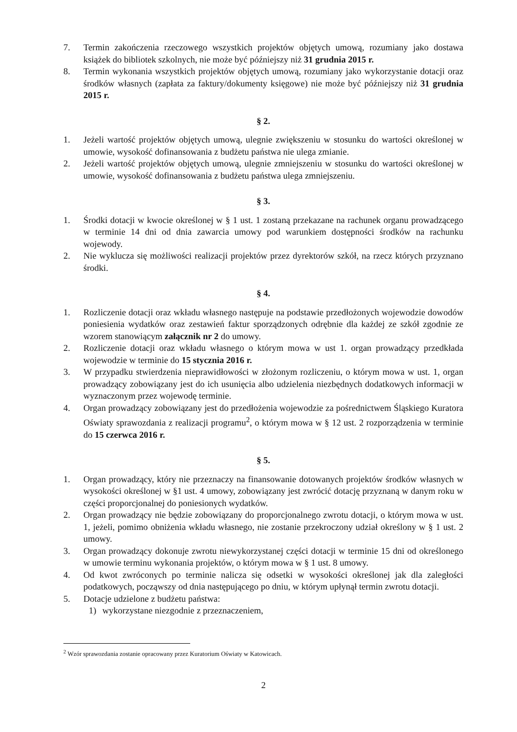7. Termin zakończenia rzeczowego wszystkich projektów objętych umową, rozumiany jako dostawa książek do bibliotek szkolnych, nie może być późniejszy niż 31 grudnia 2015 r.
8. Termin wykonania wszystkich projektów objętych umową, rozumiany jako wykorzystanie dotacji oraz środków własnych (zapłata za faktury/dokumenty księgowe) nie może być późniejszy niż 31 grudnia 2015 r.
§ 2.
1. Jeżeli wartość projektów objętych umową, ulegnie zwiększeniu w stosunku do wartości określonej w umowie, wysokość dofinansowania z budżetu państwa nie ulega zmianie.
2. Jeżeli wartość projektów objętych umową, ulegnie zmniejszeniu w stosunku do wartości określonej w umowie, wysokość dofinansowania z budżetu państwa ulega zmniejszeniu.
§ 3.
1. Środki dotacji w kwocie określonej w § 1 ust. 1 zostaną przekazane na rachunek organu prowadzącego w terminie 14 dni od dnia zawarcia umowy pod warunkiem dostępności środków na rachunku wojewody.
2. Nie wyklucza się możliwości realizacji projektów przez dyrektorów szkół, na rzecz których przyznano środki.
§ 4.
1. Rozliczenie dotacji oraz wkładu własnego następuje na podstawie przedłożonych wojewodzie dowodów poniesienia wydatków oraz zestawień faktur sporządzonych odrębnie dla każdej ze szkół zgodnie ze wzorem stanowiącym załącznik nr 2 do umowy.
2. Rozliczenie dotacji oraz wkładu własnego o którym mowa w ust 1. organ prowadzący przedkłada wojewodzie w terminie do 15 stycznia 2016 r.
3. W przypadku stwierdzenia nieprawidłowości w złożonym rozliczeniu, o którym mowa w ust. 1, organ prowadzący zobowiązany jest do ich usunięcia albo udzielenia niezbędnych dodatkowych informacji w wyznaczonym przez wojewodę terminie.
4. Organ prowadzący zobowiązany jest do przedłożenia wojewodzie za pośrednictwem Śląskiego Kuratora Oświaty sprawozdania z realizacji programu<sup>2</sup>, o którym mowa w § 12 ust. 2 rozporządzenia w terminie do 15 czerwca 2016 r.
§ 5.
1. Organ prowadzący, który nie przeznaczy na finansowanie dotowanych projektów środków własnych w wysokości określonej w §1 ust. 4 umowy, zobowiązany jest zwrócić dotację przyznaną w danym roku w części proporcjonalnej do poniesionych wydatków.
2. Organ prowadzący nie będzie zobowiązany do proporcjonalnego zwrotu dotacji, o którym mowa w ust. 1, jeżeli, pomimo obniżenia wkładu własnego, nie zostanie przekroczony udział określony w § 1 ust. 2 umowy.
3. Organ prowadzący dokonuje zwrotu niewykorzystanej części dotacji w terminie 15 dni od określonego w umowie terminu wykonania projektów, o którym mowa w § 1 ust. 8 umowy.
4. Od kwot zwróconych po terminie nalicza się odsetki w wysokości określonej jak dla zaległości podatkowych, począwszy od dnia następującego po dniu, w którym upłynął termin zwrotu dotacji.
5. Dotacje udzielone z budżetu państwa:
1) wykorzystane niezgodnie z przeznaczeniem,
<sup>2</sup> Wzór sprawozdania zostanie opracowany przez Kuratorium Oświaty w Katowicach.
2